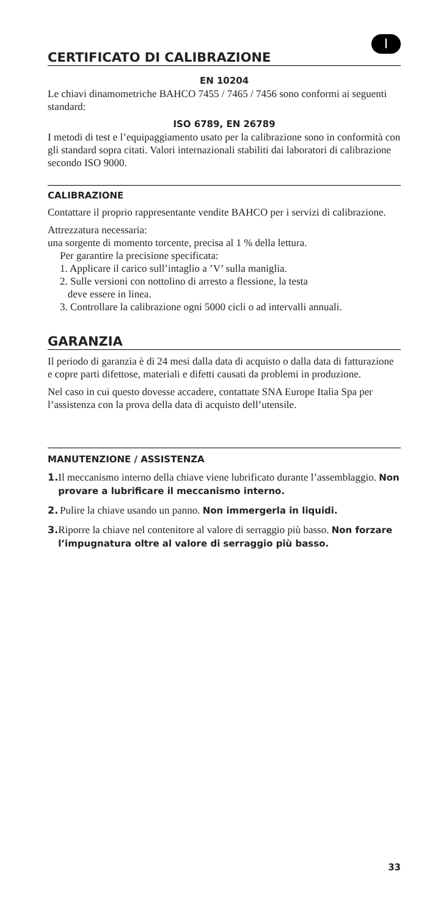I
CERTIFICATO DI CALIBRAZIONE
EN 10204
Le chiavi dinamometriche BAHCO 7455 / 7465 / 7456 sono conformi ai seguenti standard:
ISO 6789, EN 26789
I metodi di test e l’equipaggiamento usato per la calibrazione sono in conformità con gli standard sopra citati. Valori internazionali stabiliti dai laboratori di calibrazione secondo ISO 9000.
CALIBRAZIONE
Contattare il proprio rappresentante vendite BAHCO per i servizi di calibrazione.
Attrezzatura necessaria:
una sorgente di momento torcente, precisa al 1 % della lettura.
Per garantire la precisione specificata:
1. Applicare il carico sull’intaglio a ’V’ sulla maniglia.
2. Sulle versioni con nottolino di arresto a flessione, la testa
deve essere in linea.
3. Controllare la calibrazione ogni 5000 cicli o ad intervalli annuali.
GARANZIA
Il periodo di garanzia è di 24 mesi dalla data di acquisto o dalla data di fatturazione e copre parti difettose, materiali e difetti causati da problemi in produzione.
Nel caso in cui questo dovesse accadere, contattate SNA Europe Italia Spa per l’assistenza con la prova della data di acquisto dell’utensile.
MANUTENZIONE / ASSISTENZA
1. Il meccanismo interno della chiave viene lubrificato durante l’assemblaggio. Non provare a lubrificare il meccanismo interno.
2. Pulire la chiave usando un panno. Non immergerla in liquidi.
3. Riporre la chiave nel contenitore al valore di serraggio più basso. Non forzare l’impugnatura oltre al valore di serraggio più basso.
33